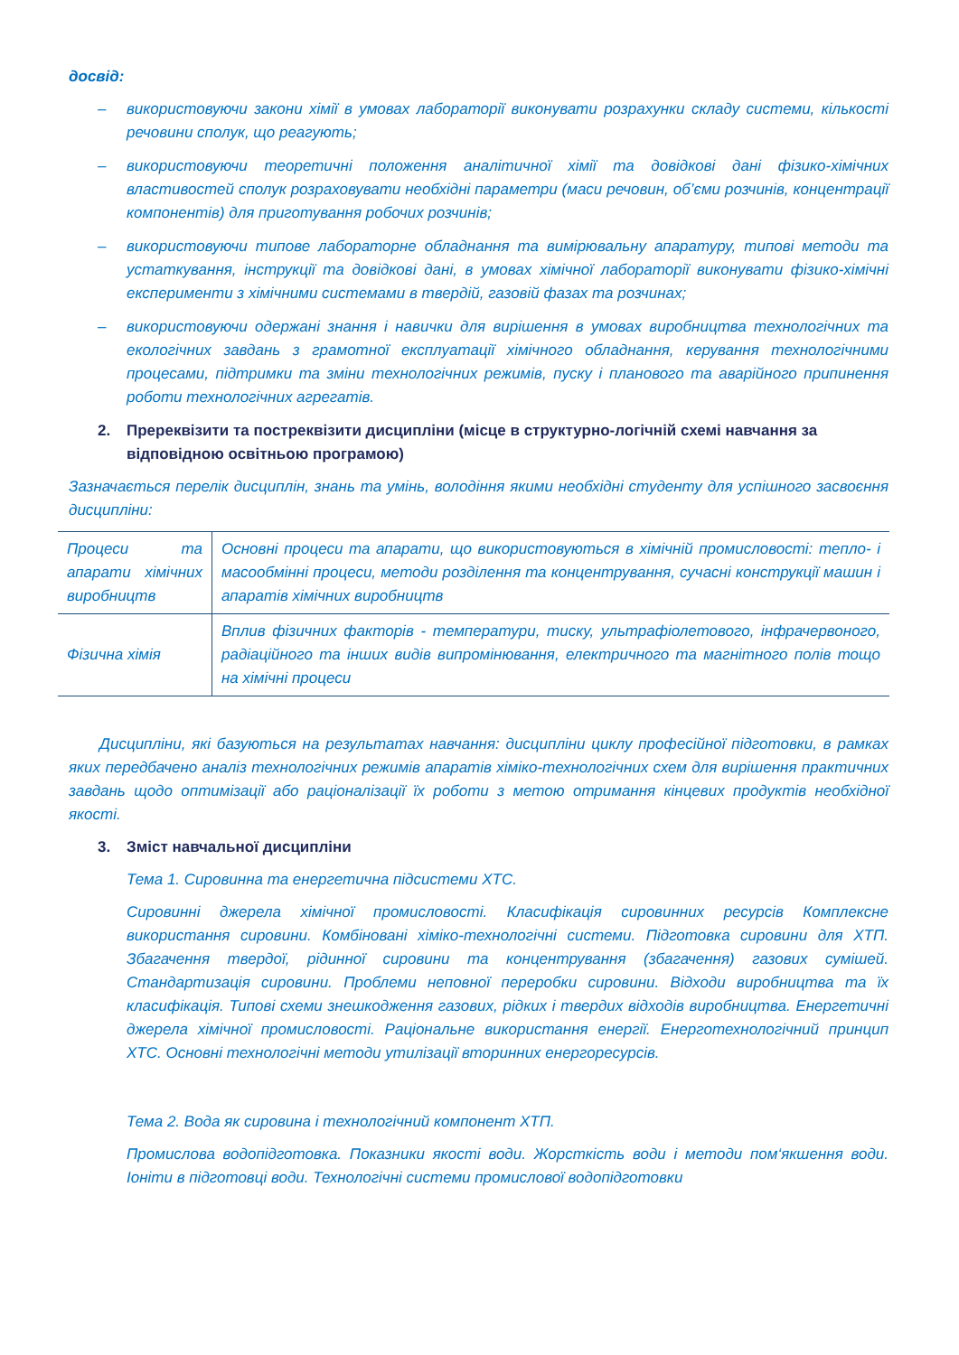досвід:
– використовуючи закони хімії в умовах лабораторії виконувати розрахунки складу системи, кількості речовини сполук, що реагують;
– використовуючи теоретичні положення аналітичної хімії та довідкові дані фізико-хімічних властивостей сполук розраховувати необхідні параметри (маси речовин, об’єми розчинів, концентрації компонентів) для приготування робочих розчинів;
– використовуючи типове лабораторне обладнання та вимірювальну апаратуру, типові методи та устаткування, інструкції та довідкові дані, в умовах хімічної лабораторії виконувати фізико-хімічні експерименти з хімічними системами в твердій, газовій фазах та розчинах;
– використовуючи одержані знання і навички для вирішення в умовах виробництва технологічних та екологічних завдань з грамотної експлуатації хімічного обладнання, керування технологічними процесами, підтримки та зміни технологічних режимів, пуску і планового та аварійного припинення роботи технологічних агрегатів.
2. Пререквізити та постреквізити дисципліни (місце в структурно-логічній схемі навчання за відповідною освітньою програмою)
Зазначається перелік дисциплін, знань та умінь, володіння якими необхідні студенту для успішного засвоєння дисципліни:
| Процеси та апарати хімічних виробництв | Основні процеси та апарати, що використовуються в хімічній промисловості: тепло- і масообмінні процеси, методи розділення та концентрування, сучасні конструкції машин і апаратів хімічних виробництв |
| Фізична хімія | Вплив фізичних факторів - температури, тиску, ультрафіолетового, інфрачервоного, радіаційного та інших видів випромінювання, електричного та магнітного полів тощо на хімічні процеси |
Дисципліни, які базуються на результатах навчання: дисципліни циклу професійної підготовки, в рамках яких передбачено аналіз технологічних режимів апаратів хіміко-технологічних схем для вирішення практичних завдань щодо оптимізації або раціоналізації їх роботи з метою отримання кінцевих продуктів необхідної якості.
3. Зміст навчальної дисципліни
Тема 1. Сировинна та енергетична підсистеми ХТС.
Сировинні джерела хімічної промисловості. Класифікація сировинних ресурсів Комплексне використання сировини. Комбіновані хіміко-технологічні системи. Підготовка сировини для ХТП. Збагачення твердої, рідинної сировини та концентрування (збагачення) газових сумішей. Стандартизація сировини. Проблеми неповної переробки сировини. Відходи виробництва та їх класифікація. Типові схеми знешкодження газових, рідких і твердих відходів виробництва. Енергетичні джерела хімічної промисловості. Раціональне використання енергії. Енерготехнологічний принцип ХТС. Основні технологічні методи утилізації вторинних енергоресурсів.
Тема 2. Вода як сировина і технологічний компонент ХТП.
Промислова водопідготовка. Показники якості води. Жорсткість води і методи пом‘якшення води. Іоніти в підготовці води. Технологічні системи промислової водопідготовки